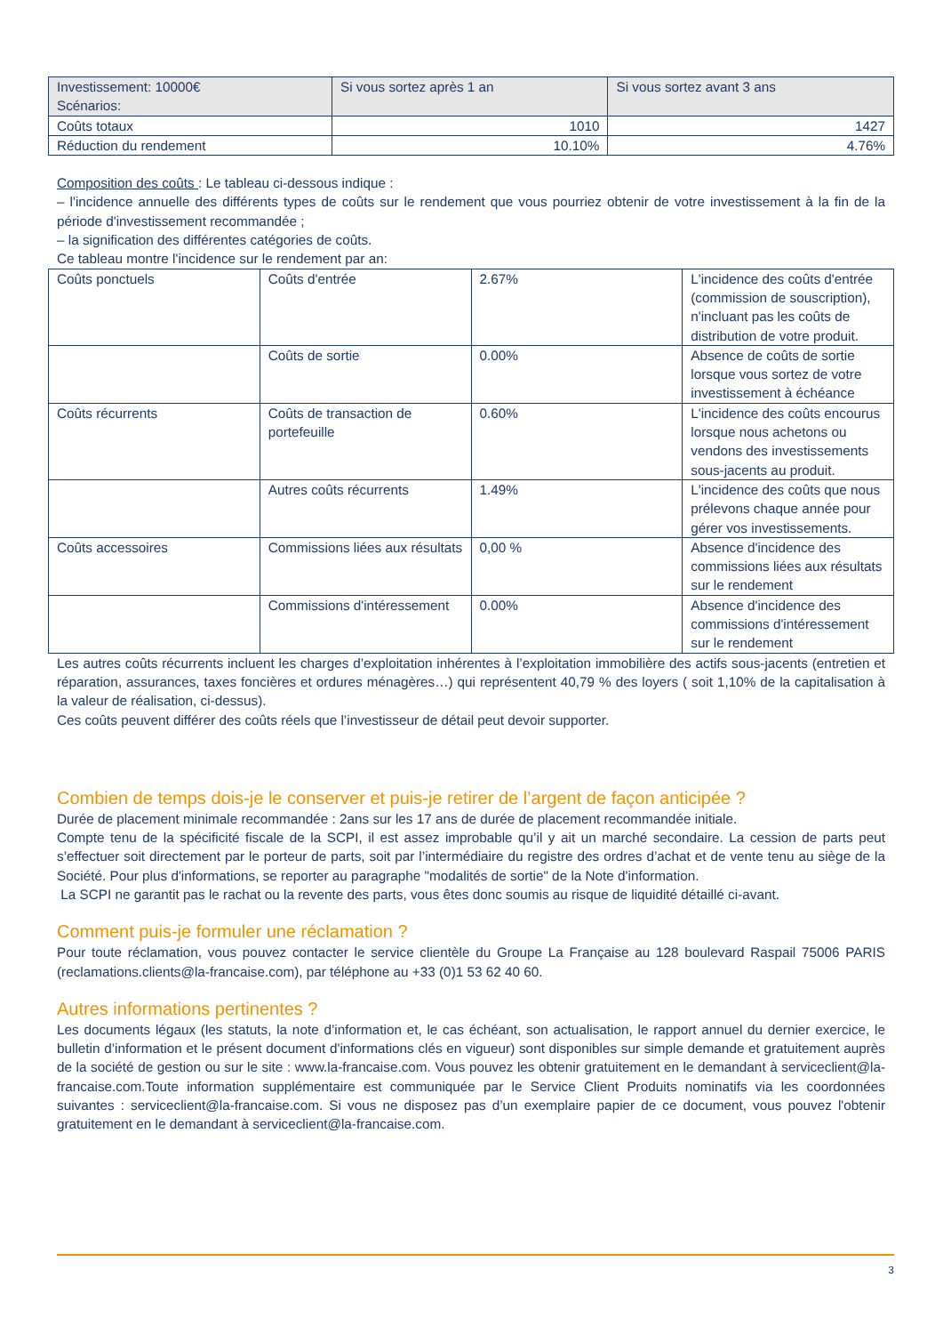| Investissement: 10000€ Scénarios: | Si vous sortez après 1 an | Si vous sortez avant 3 ans |
| Coûts totaux | 1010 | 1427 |
| Réduction du rendement | 10.10% | 4.76% |
Composition des coûts : Le tableau ci-dessous indique :
– l'incidence annuelle des différents types de coûts sur le rendement que vous pourriez obtenir de votre investissement à la fin de la période d'investissement recommandée ;
– la signification des différentes catégories de coûts.
Ce tableau montre l'incidence sur le rendement par an:
| Coûts ponctuels | Coûts d'entrée | 2.67% | L'incidence des coûts d'entrée (commission de souscription), n'incluant pas les coûts de distribution de votre produit. |
| | Coûts de sortie | 0.00% | Absence de coûts de sortie lorsque vous sortez de votre investissement à échéance |
| Coûts récurrents | Coûts de transaction de portefeuille | 0.60% | L'incidence des coûts encourus lorsque nous achetons ou vendons des investissements sous-jacents au produit. |
| | Autres coûts récurrents | 1.49% | L'incidence des coûts que nous prélevons chaque année pour gérer vos investissements. |
| Coûts accessoires | Commissions liées aux résultats | 0,00 % | Absence d'incidence des commissions liées aux résultats sur le rendement |
| | Commissions d'intéressement | 0.00% | Absence d'incidence des commissions d'intéressement sur le rendement |
Les autres coûts récurrents incluent les charges d’exploitation inhérentes à l’exploitation immobilière des actifs sous-jacents (entretien et réparation, assurances, taxes foncières et ordures ménagères…) qui représentent 40,79 % des loyers ( soit 1,10% de la capitalisation à la valeur de réalisation, ci-dessus).
Ces coûts peuvent différer des coûts réels que l’investisseur de détail peut devoir supporter.
Combien de temps dois-je le conserver et puis-je retirer de l’argent de façon anticipée ?
Durée de placement minimale recommandée : 2ans sur les 17 ans de durée de placement recommandée initiale.
Compte tenu de la spécificité fiscale de la SCPI, il est assez improbable qu’il y ait un marché secondaire. La cession de parts peut s’effectuer soit directement par le porteur de parts, soit par l’intermédiaire du registre des ordres d’achat et de vente tenu au siège de la Société. Pour plus d'informations, se reporter au paragraphe "modalités de sortie" de la Note d'information.
La SCPI ne garantit pas le rachat ou la revente des parts, vous êtes donc soumis au risque de liquidité détaillé ci-avant.
Comment puis-je formuler une réclamation ?
Pour toute réclamation, vous pouvez contacter le service clientèle du Groupe La Française au 128 boulevard Raspail 75006 PARIS (reclamations.clients@la-francaise.com), par téléphone au +33 (0)1 53 62 40 60.
Autres informations pertinentes ?
Les documents légaux (les statuts, la note d’information et, le cas échéant, son actualisation, le rapport annuel du dernier exercice, le bulletin d’information et le présent document d'informations clés en vigueur) sont disponibles sur simple demande et gratuitement auprès de la société de gestion ou sur le site : www.la-francaise.com. Vous pouvez les obtenir gratuitement en le demandant à serviceclient@la-francaise.com.Toute information supplémentaire est communiquée par le Service Client Produits nominatifs via les coordonnées suivantes : serviceclient@la-francaise.com. Si vous ne disposez pas d’un exemplaire papier de ce document, vous pouvez l'obtenir gratuitement en le demandant à serviceclient@la-francaise.com.
3